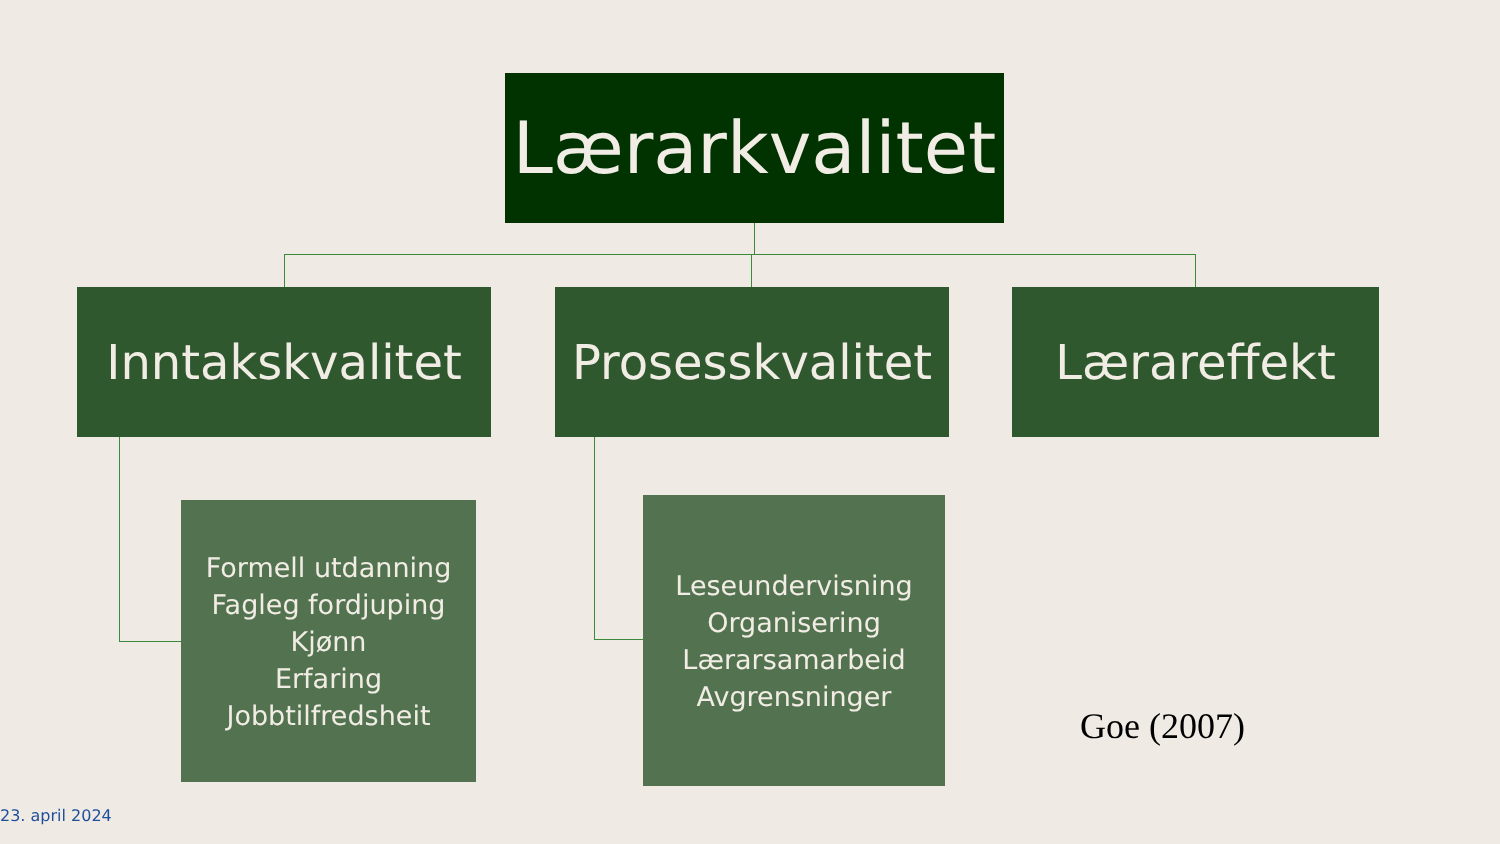Lærarkvalitet
Inntakskvalitet
Prosesskvalitet
Lærareffekt
Formell utdanning
Fagleg fordjuping
Kjønn
Erfaring
Jobbtilfredsheit
Leseundervisning
Organisering
Lærarsamarbeid
Avgrensninger
Goe (2007)
23. april 2024